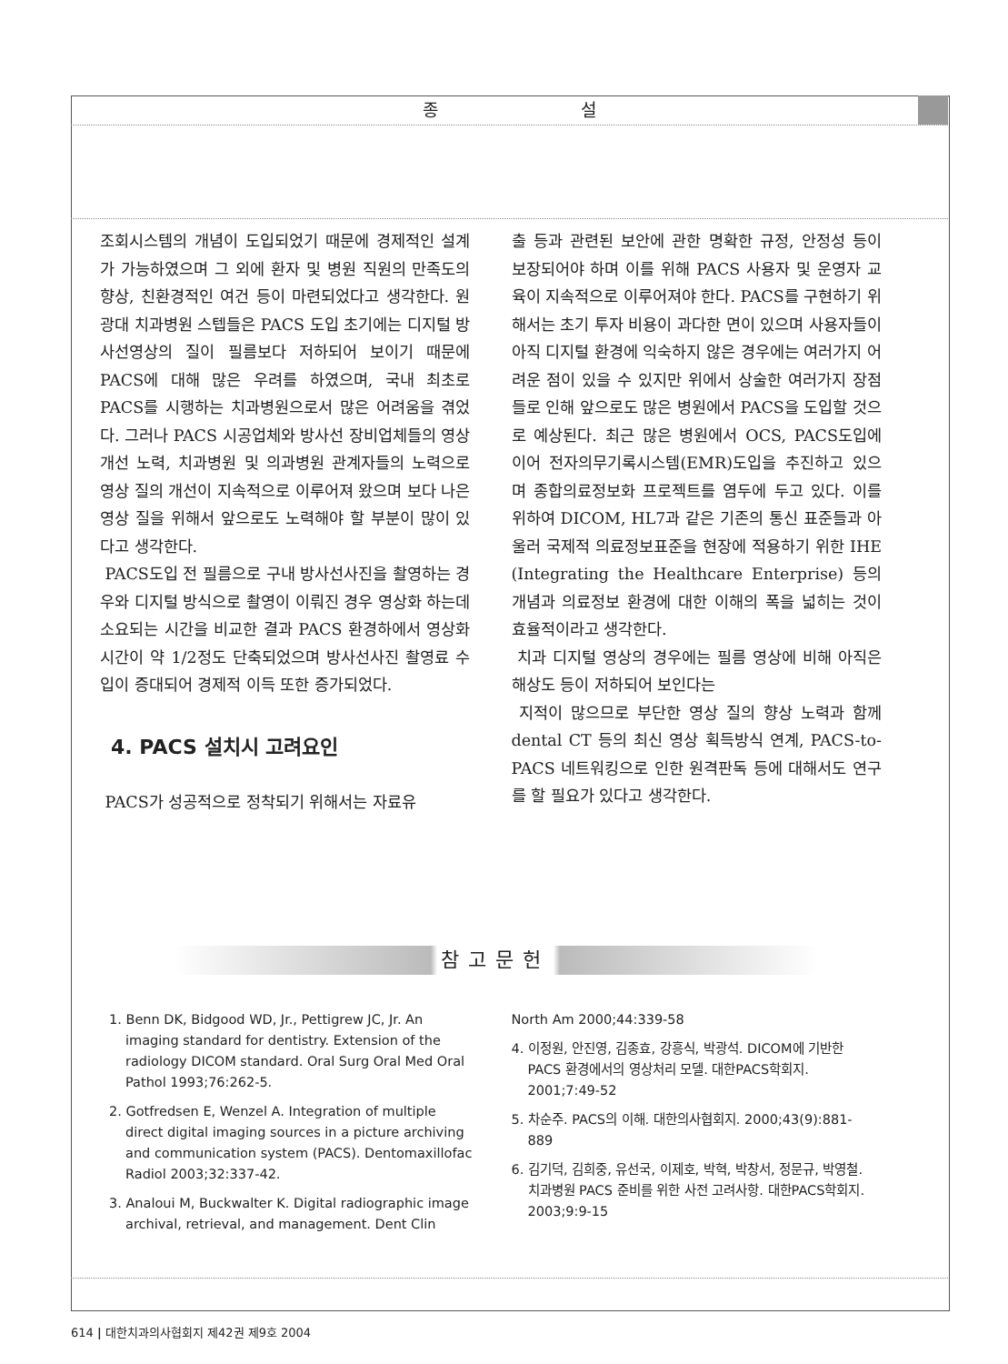종 설
조회시스템의 개념이 도입되었기 때문에 경제적인 설계가 가능하였으며 그 외에 환자 및 병원 직원의 만족도의 향상, 친환경적인 여건 등이 마련되었다고 생각한다. 원광대 치과병원 스텝들은 PACS 도입 초기에는 디지털 방사선영상의 질이 필름보다 저하되어 보이기 때문에 PACS에 대해 많은 우려를 하였으며, 국내 최초로 PACS를 시행하는 치과병원으로서 많은 어려움을 겪었다. 그러나 PACS 시공업체와 방사선 장비업체들의 영상 개선 노력, 치과병원 및 의과병원 관계자들의 노력으로 영상 질의 개선이 지속적으로 이루어져 왔으며 보다 나은 영상 질을 위해서 앞으로도 노력해야 할 부분이 많이 있다고 생각한다.
PACS도입 전 필름으로 구내 방사선사진을 촬영하는 경우와 디지털 방식으로 촬영이 이뤄진 경우 영상화 하는데 소요되는 시간을 비교한 결과 PACS 환경하에서 영상화 시간이 약 1/2정도 단축되었으며 방사선사진 촬영료 수입이 증대되어 경제적 이득 또한 증가되었다.
4. PACS 설치시 고려요인
PACS가 성공적으로 정착되기 위해서는 자료유
출 등과 관련된 보안에 관한 명확한 규정, 안정성 등이 보장되어야 하며 이를 위해 PACS 사용자 및 운영자 교육이 지속적으로 이루어져야 한다. PACS를 구현하기 위해서는 초기 투자 비용이 과다한 면이 있으며 사용자들이 아직 디지털 환경에 익숙하지 않은 경우에는 여러가지 어려운 점이 있을 수 있지만 위에서 상술한 여러가지 장점들로 인해 앞으로도 많은 병원에서 PACS을 도입할 것으로 예상된다. 최근 많은 병원에서 OCS, PACS도입에 이어 전자의무기록시스템(EMR)도입을 추진하고 있으며 종합의료정보화 프로젝트를 염두에 두고 있다. 이를 위하여 DICOM, HL7과 같은 기존의 통신 표준들과 아울러 국제적 의료정보표준을 현장에 적용하기 위한 IHE (Integrating the Healthcare Enterprise) 등의 개념과 의료정보 환경에 대한 이해의 폭을 넓히는 것이 효율적이라고 생각한다.
치과 디지털 영상의 경우에는 필름 영상에 비해 아직은 해상도 등이 저하되어 보인다는
지적이 많으므로 부단한 영상 질의 향상 노력과 함께 dental CT 등의 최신 영상 획득방식 연계, PACS-to-PACS 네트워킹으로 인한 원격판독 등에 대해서도 연구를 할 필요가 있다고 생각한다.
참고문헌
1. Benn DK, Bidgood WD, Jr., Pettigrew JC, Jr. An imaging standard for dentistry. Extension of the radiology DICOM standard. Oral Surg Oral Med Oral Pathol 1993;76:262-5.
2. Gotfredsen E, Wenzel A. Integration of multiple direct digital imaging sources in a picture archiving and communication system (PACS). Dentomaxillofac Radiol 2003;32:337-42.
3. Analoui M, Buckwalter K. Digital radiographic image archival, retrieval, and management. Dent Clin
North Am 2000;44:339-58
4. 이정원, 안진영, 김종효, 강흥식, 박광석. DICOM에 기반한 PACS 환경에서의 영상처리 모델. 대한PACS학회지. 2001;7:49-52
5. 차순주. PACS의 이해. 대한의사협회지. 2000;43(9):881-889
6. 김기덕, 김희중, 유선국, 이제호, 박혁, 박창서, 정문규, 박영철. 치과병원 PACS 준비를 위한 사전 고려사항. 대한PACS학회지. 2003;9:9-15
614 | 대한치과의사협회지 제42권 제9호 2004